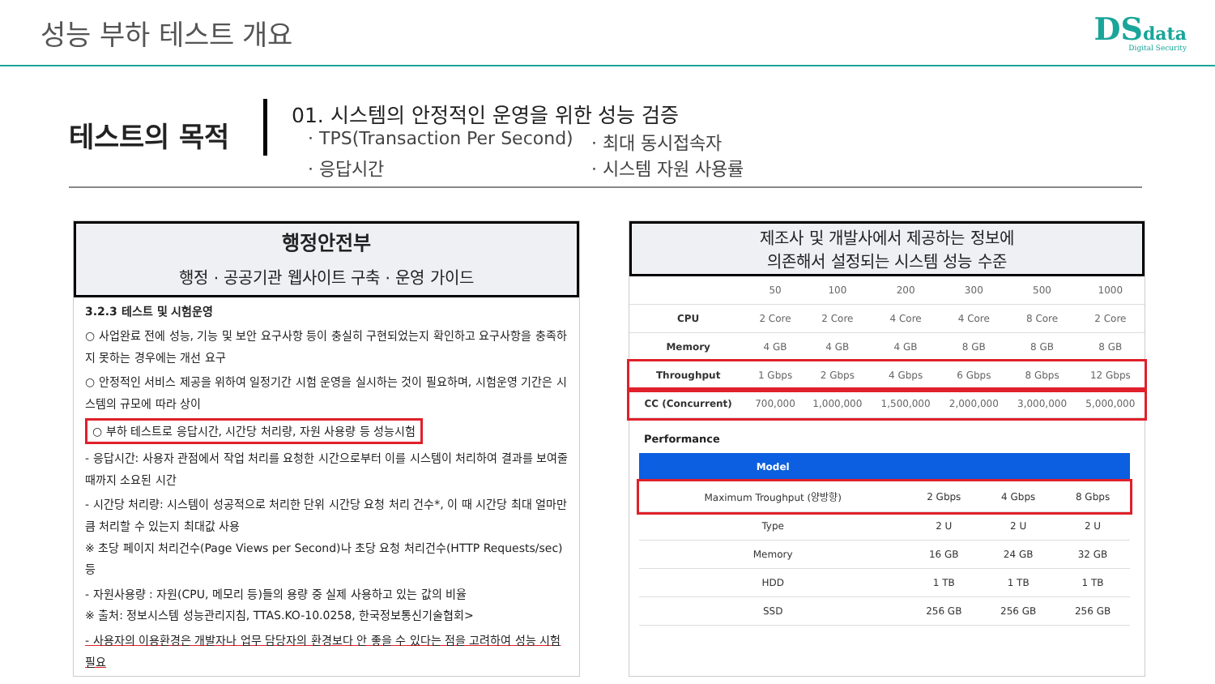성능 부하 테스트 개요
DSdata
Digital Security
테스트의 목적
01. 시스템의 안정적인 운영을 위한 성능 검증
· TPS(Transaction Per Second) · 최대 동시접속자 · 응답시간 · 시스템 자원 사용률
행정안전부
행정 · 공공기관 웹사이트 구축 · 운영 가이드
3.2.3 테스트 및 시험운영
○ 사업완료 전에 성능, 기능 및 보안 요구사항 등이 충실히 구현되었는지 확인하고 요구사항을 충족하지 못하는 경우에는 개선 요구
○ 안정적인 서비스 제공을 위하여 일정기간 시험 운영을 실시하는 것이 필요하며, 시험운영 기간은 시스템의 규모에 따라 상이
○ 부하 테스트로 응답시간, 시간당 처리량, 자원 사용량 등 성능시험
- 응답시간: 사용자 관점에서 작업 처리를 요청한 시간으로부터 이를 시스템이 처리하여 결과를 보여줄 때까지 소요된 시간
- 시간당 처리량: 시스템이 성공적으로 처리한 단위 시간당 요청 처리 건수*, 이 때 시간당 최대 얼마만큼 처리할 수 있는지 최대값 사용
※ 초당 페이지 처리건수(Page Views per Second)나 초당 요청 처리건수(HTTP Requests/sec) 등
- 자원사용량 : 자원(CPU, 메모리 등)들의 용량 중 실제 사용하고 있는 값의 비율
※ 출처: 정보시스템 성능관리지침, TTAS.KO-10.0258, 한국정보통신기술협회>
- 사용자의 이용환경은 개발자나 업무 담당자의 환경보다 안 좋을 수 있다는 점을 고려하여 성능 시험 필요
제조사 및 개발사에서 제공하는 정보에
의존해서 설정되는 시스템 성능 수준
| | 50 | 100 | 200 | 300 | 500 | 1000 |
| CPU | 2 Core | 2 Core | 4 Core | 4 Core | 8 Core | 2 Core |
| Memory | 4 GB | 4 GB | 4 GB | 8 GB | 8 GB | 8 GB |
| Throughput | 1 Gbps | 2 Gbps | 4 Gbps | 6 Gbps | 8 Gbps | 12 Gbps |
| CC (Concurrent) | 700,000 | 1,000,000 | 1,500,000 | 2,000,000 | 3,000,000 | 5,000,000 |
Performance
| Model | | | |
| --- | --- | --- | --- |
| Maximum Troughput (양방향) | 2 Gbps | 4 Gbps | 8 Gbps |
| Type | 2 U | 2 U | 2 U |
| Memory | 16 GB | 24 GB | 32 GB |
| HDD | 1 TB | 1 TB | 1 TB |
| SSD | 256 GB | 256 GB | 256 GB |